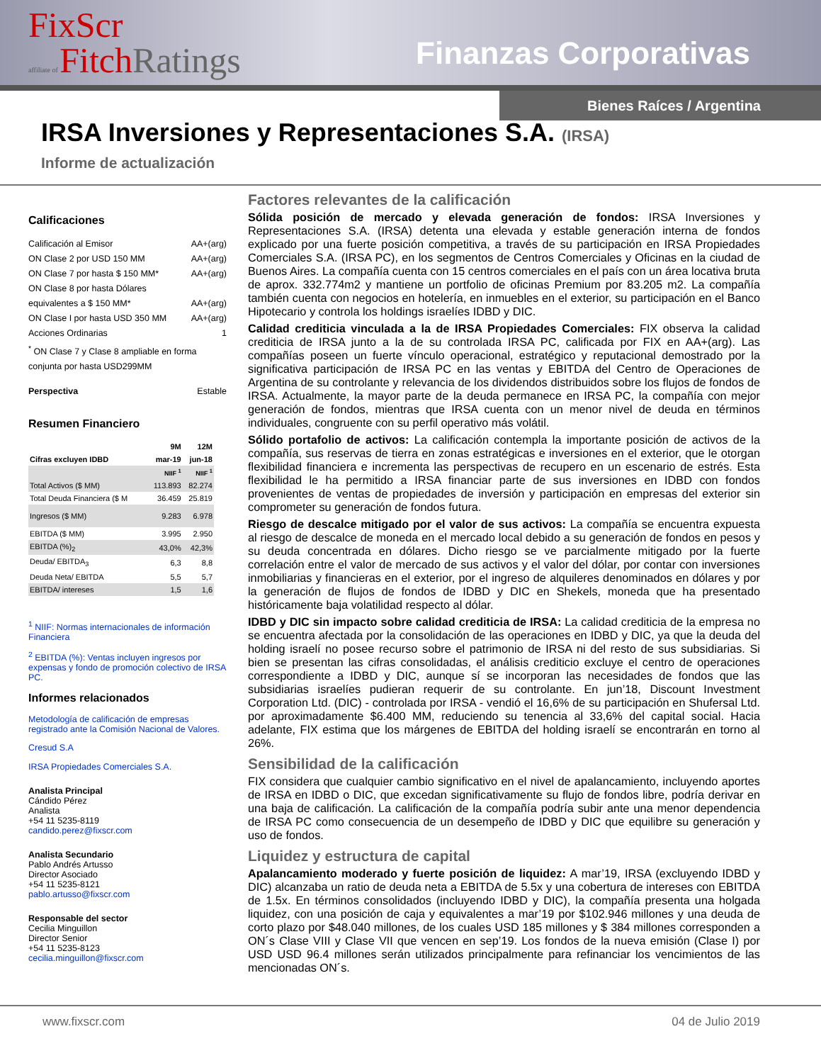FixScr
affiliate of FitchRatings
Finanzas Corporativas
Bienes Raíces / Argentina
IRSA Inversiones y Representaciones S.A. (IRSA)
Informe de actualización
Calificaciones
Calificación al Emisor AA+(arg)
ON Clase 2 por USD 150 MM AA+(arg)
ON Clase 7 por hasta $ 150 MM* AA+(arg)
ON Clase 8 por hasta Dólares
equivalentes a $ 150 MM* AA+(arg)
ON Clase I por hasta USD 350 MM AA+(arg)
Acciones Ordinarias 1
<sup>*</sup> ON Clase 7 y Clase 8 ampliable en forma conjunta por hasta USD299MM
Perspectiva Estable
Resumen Financiero
| | 9M | 12M |
| --- | --- | --- |
| Cifras excluyen IDBD | mar-19 | jun-18 |
| | NIIF <sup>1</sup> | NIIF <sup>1</sup> |
| Total Activos ($ MM) | 113.893 | 82.274 |
| Total Deuda Financiera ($ M | 36.459 | 25.819 |
| Ingresos ($ MM) | 9.283 | 6.978 |
| EBITDA ($ MM) | 3.995 | 2.950 |
| EBITDA (%)<sub>2</sub> | 43,0% | 42,3% |
| Deuda/ EBITDA<sub>3</sub> | 6,3 | 8,8 |
| Deuda Neta/ EBITDA | 5,5 | 5,7 |
| EBITDA/ intereses | 1,5 | 1,6 |
<sup>1</sup> NIIF: Normas internacionales de información Financiera
<sup>2</sup> EBITDA (%): Ventas incluyen ingresos por expensas y fondo de promoción colectivo de IRSA PC.
Informes relacionados
Metodología de calificación de empresas registrado ante la Comisión Nacional de Valores.
Cresud S.A
IRSA Propiedades Comerciales S.A.
Analista Principal
Cándido Pérez
Analista
+54 11 5235-8119
candido.perez@fixscr.com
Analista Secundario
Pablo Andrés Artusso
Director Asociado
+54 11 5235-8121
pablo.artusso@fixscr.com
Responsable del sector
Cecilia Minguillon
Director Senior
+54 11 5235-8123
cecilia.minguillon@fixscr.com
Factores relevantes de la calificación
Sólida posición de mercado y elevada generación de fondos: IRSA Inversiones y Representaciones S.A. (IRSA) detenta una elevada y estable generación interna de fondos explicado por una fuerte posición competitiva, a través de su participación en IRSA Propiedades Comerciales S.A. (IRSA PC), en los segmentos de Centros Comerciales y Oficinas en la ciudad de Buenos Aires. La compañía cuenta con 15 centros comerciales en el país con un área locativa bruta de aprox. 332.774m2 y mantiene un portfolio de oficinas Premium por 83.205 m2. La compañía también cuenta con negocios en hotelería, en inmuebles en el exterior, su participación en el Banco Hipotecario y controla los holdings israelíes IDBD y DIC.
Calidad crediticia vinculada a la de IRSA Propiedades Comerciales: FIX observa la calidad crediticia de IRSA junto a la de su controlada IRSA PC, calificada por FIX en AA+(arg). Las compañías poseen un fuerte vínculo operacional, estratégico y reputacional demostrado por la significativa participación de IRSA PC en las ventas y EBITDA del Centro de Operaciones de Argentina de su controlante y relevancia de los dividendos distribuidos sobre los flujos de fondos de IRSA. Actualmente, la mayor parte de la deuda permanece en IRSA PC, la compañía con mejor generación de fondos, mientras que IRSA cuenta con un menor nivel de deuda en términos individuales, congruente con su perfil operativo más volátil.
Sólido portafolio de activos: La calificación contempla la importante posición de activos de la compañía, sus reservas de tierra en zonas estratégicas e inversiones en el exterior, que le otorgan flexibilidad financiera e incrementa las perspectivas de recupero en un escenario de estrés. Esta flexibilidad le ha permitido a IRSA financiar parte de sus inversiones en IDBD con fondos provenientes de ventas de propiedades de inversión y participación en empresas del exterior sin comprometer su generación de fondos futura.
Riesgo de descalce mitigado por el valor de sus activos: La compañía se encuentra expuesta al riesgo de descalce de moneda en el mercado local debido a su generación de fondos en pesos y su deuda concentrada en dólares. Dicho riesgo se ve parcialmente mitigado por la fuerte correlación entre el valor de mercado de sus activos y el valor del dólar, por contar con inversiones inmobiliarias y financieras en el exterior, por el ingreso de alquileres denominados en dólares y por la generación de flujos de fondos de IDBD y DIC en Shekels, moneda que ha presentado históricamente baja volatilidad respecto al dólar.
IDBD y DIC sin impacto sobre calidad crediticia de IRSA: La calidad crediticia de la empresa no se encuentra afectada por la consolidación de las operaciones en IDBD y DIC, ya que la deuda del holding israelí no posee recurso sobre el patrimonio de IRSA ni del resto de sus subsidiarias. Si bien se presentan las cifras consolidadas, el análisis crediticio excluye el centro de operaciones correspondiente a IDBD y DIC, aunque sí se incorporan las necesidades de fondos que las subsidiarias israelíes pudieran requerir de su controlante. En jun’18, Discount Investment Corporation Ltd. (DIC) - controlada por IRSA - vendió el 16,6% de su participación en Shufersal Ltd. por aproximadamente $6.400 MM, reduciendo su tenencia al 33,6% del capital social. Hacia adelante, FIX estima que los márgenes de EBITDA del holding israelí se encontrarán en torno al 26%.
Sensibilidad de la calificación
FIX considera que cualquier cambio significativo en el nivel de apalancamiento, incluyendo aportes de IRSA en IDBD o DIC, que excedan significativamente su flujo de fondos libre, podría derivar en una baja de calificación. La calificación de la compañía podría subir ante una menor dependencia de IRSA PC como consecuencia de un desempeño de IDBD y DIC que equilibre su generación y uso de fondos.
Liquidez y estructura de capital
Apalancamiento moderado y fuerte posición de liquidez: A mar’19, IRSA (excluyendo IDBD y DIC) alcanzaba un ratio de deuda neta a EBITDA de 5.5x y una cobertura de intereses con EBITDA de 1.5x. En términos consolidados (incluyendo IDBD y DIC), la compañía presenta una holgada liquidez, con una posición de caja y equivalentes a mar’19 por $102.946 millones y una deuda de corto plazo por $48.040 millones, de los cuales USD 185 millones y $ 384 millones corresponden a ON´s Clase VIII y Clase VII que vencen en sep’19. Los fondos de la nueva emisión (Clase I) por USD USD 96.4 millones serán utilizados principalmente para refinanciar los vencimientos de las mencionadas ON´s.
www.fixscr.com 04 de Julio 2019